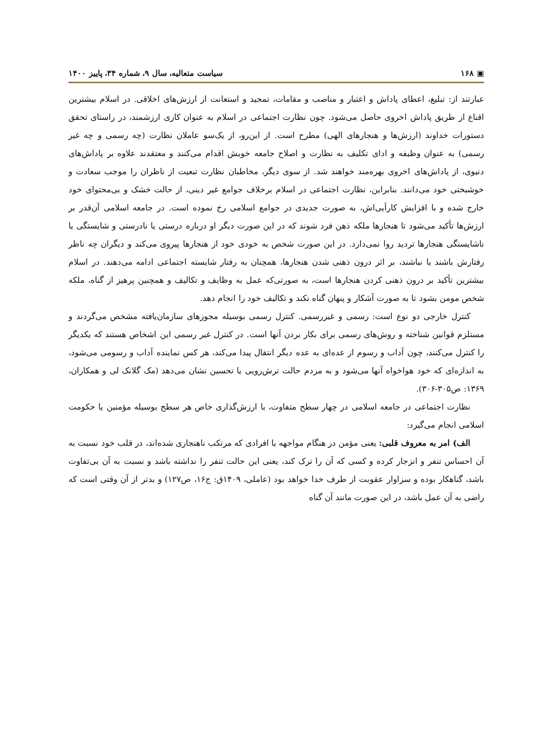▣ ۱۶۸ سیاست متعالیه، سال ۹، شماره ۳۴، پاییز ۱۴۰۰
عبارتند از: تبلیغ، اعطای پاداش و اعتبار و مناصب و مقامات، تمجید و استعانت از ارزش‌های اخلاقی. در اسلام بیشترین اقناع از طریق پاداش اخروی حاصل می‌شود. چون نظارت اجتماعی در اسلام به عنوان کاری ارزشمند، در راستای تحقق دستورات خداوند (ارزش‌ها و هنجارهای الهی) مطرح است. از این‌رو، از یک‌سو عاملان نظارت (چه رسمی و چه غیر رسمی) به عنوان وظیفه و ادای تکلیف به نظارت و اصلاح جامعه خویش اقدام می‌کنند و معتقدند علاوه بر پاداش‌های دنیوی، از پاداش‌های اخروی بهره‌مند خواهند شد. از سوی دیگر، مخاطبان نظارت تبعیت از ناظران را موجب سعادت و خوشبختی خود می‌دانند. بنابراین، نظارت اجتماعی در اسلام برخلاف جوامع غیر دینی، از حالت خشک و بی‌محتوای خود خارج شده و با افزایش کارآیی‌اش، به صورت جدیدی در جوامع اسلامی رخ نموده است. در جامعه اسلامی آن‌قدر بر ارزش‌ها تأکید می‌شود تا هنجارها ملکه ذهن فرد شوند که در این صورت دیگر او درباره درستی یا نادرستی و شایستگی یا ناشایستگی هنجارها تردید روا نمی‌دارد. در این صورت شخص به خودی خود از هنجارها پیروی می‌کند و دیگران چه ناظر رفتارش باشند یا نباشند، بر اثر درون ذهنی شدن هنجارها، همچنان به رفتار شایسته اجتماعی ادامه می‌دهند. در اسلام بیشترین تأکید بر درون ذهنی کردن هنجارها است، به صورتی‌که عمل به وظایف و تکالیف و همچنین پرهیز از گناه، ملکه شخص مومن بشود تا به صورت آشکار و پنهان گناه نکند و تکالیف خود را انجام دهد.
کنترل خارجی دو نوع است: رسمی و غیررسمی. کنترل رسمی بوسیله مجوزهای سازمان‌یافته مشخص می‌گردند و مستلزم قوانین شناخته و روش‌های رسمی برای بکار بردن آنها است. در کنترل غیر رسمی این اشخاص هستند که یکدیگر را کنترل می‌کنند، چون آداب و رسوم از عده‌ای به عده دیگر انتقال پیدا می‌کند، هر کس نماینده آداب و رسومی می‌شود، به اندازه‌ای که خود هواخواه آنها می‌شود و به مردم حالت ترش‌رویی یا تحسین نشان می‌دهد (مک گلانک لی و همکاران، ۱۳۶۹: ص۳۰۵-۳۰۶).
نظارت اجتماعی در جامعه اسلامی در چهار سطح متفاوت، با ارزش‌گذاری خاص هر سطح بوسیله مؤمنین یا حکومت اسلامی انجام می‌گیرد:
الف) امر به معروف قلبی: یعنی مؤمن در هنگام مواجهه با افرادی که مرتکب ناهنجاری شده‌اند، در قلب خود نسبت به آن احساس تنفر و انزجار کرده و کسی که آن را ترک کند، یعنی این حالت تنفر را نداشته باشد و نسبت به آن بی‌تفاوت باشد، گناهکار بوده و سزاوار عقوبت از طرف خدا خواهد بود (عاملی، ۱۴۰۹ق: ج۱۶، ص۱۲۷) و بدتر از آن وقتی است که راضی به آن عمل باشد، در این صورت مانند آن گناه